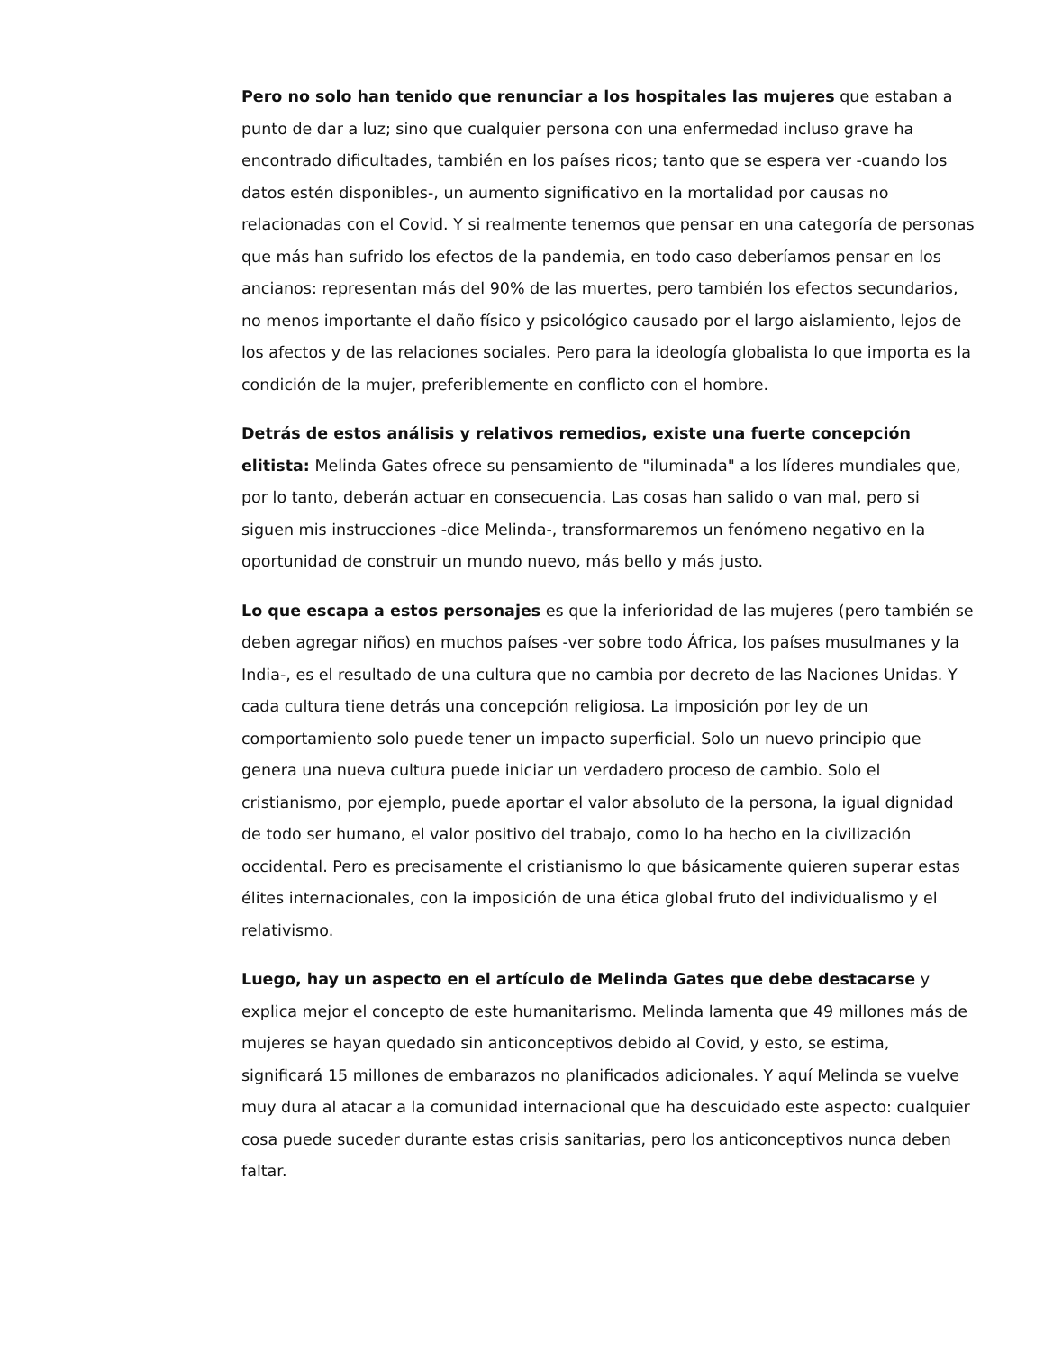Pero no solo han tenido que renunciar a los hospitales las mujeres que estaban a punto de dar a luz; sino que cualquier persona con una enfermedad incluso grave ha encontrado dificultades, también en los países ricos; tanto que se espera ver -cuando los datos estén disponibles-, un aumento significativo en la mortalidad por causas no relacionadas con el Covid. Y si realmente tenemos que pensar en una categoría de personas que más han sufrido los efectos de la pandemia, en todo caso deberíamos pensar en los ancianos: representan más del 90% de las muertes, pero también los efectos secundarios, no menos importante el daño físico y psicológico causado por el largo aislamiento, lejos de los afectos y de las relaciones sociales. Pero para la ideología globalista lo que importa es la condición de la mujer, preferiblemente en conflicto con el hombre.
Detrás de estos análisis y relativos remedios, existe una fuerte concepción elitista: Melinda Gates ofrece su pensamiento de "iluminada" a los líderes mundiales que, por lo tanto, deberán actuar en consecuencia. Las cosas han salido o van mal, pero si siguen mis instrucciones -dice Melinda-, transformaremos un fenómeno negativo en la oportunidad de construir un mundo nuevo, más bello y más justo.
Lo que escapa a estos personajes es que la inferioridad de las mujeres (pero también se deben agregar niños) en muchos países -ver sobre todo África, los países musulmanes y la India-, es el resultado de una cultura que no cambia por decreto de las Naciones Unidas. Y cada cultura tiene detrás una concepción religiosa. La imposición por ley de un comportamiento solo puede tener un impacto superficial. Solo un nuevo principio que genera una nueva cultura puede iniciar un verdadero proceso de cambio. Solo el cristianismo, por ejemplo, puede aportar el valor absoluto de la persona, la igual dignidad de todo ser humano, el valor positivo del trabajo, como lo ha hecho en la civilización occidental. Pero es precisamente el cristianismo lo que básicamente quieren superar estas élites internacionales, con la imposición de una ética global fruto del individualismo y el relativismo.
Luego, hay un aspecto en el artículo de Melinda Gates que debe destacarse y explica mejor el concepto de este humanitarismo. Melinda lamenta que 49 millones más de mujeres se hayan quedado sin anticonceptivos debido al Covid, y esto, se estima, significará 15 millones de embarazos no planificados adicionales. Y aquí Melinda se vuelve muy dura al atacar a la comunidad internacional que ha descuidado este aspecto: cualquier cosa puede suceder durante estas crisis sanitarias, pero los anticonceptivos nunca deben faltar.